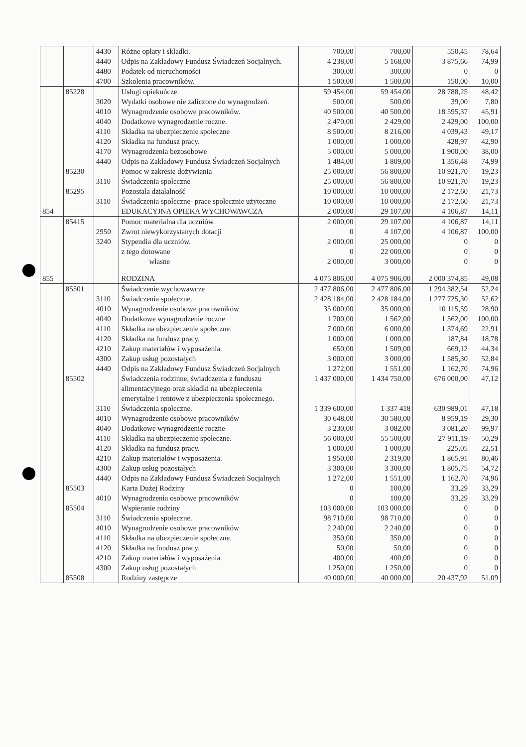| | | 4430 | Różne opłaty i składki. | 700,00 | 700,00 | 550,45 | 78,64 |
| | | 4440 | Odpis na Zakładowy Fundusz Świadczeń Socjalnych. | 4 238,00 | 5 168,00 | 3 875,66 | 74,99 |
| | | 4480 | Podatek od nieruchomości | 300,00 | 300,00 | 0 | 0 |
| | | 4700 | Szkolenia pracowników. | 1 500,00 | 1 500,00 | 150,00 | 10,00 |
| | 85228 | | Usługi opiekuńcze. | 59 454,00 | 59 454,00 | 28 788,25 | 48,42 |
| | | 3020 | Wydatki osobowe nie zaliczone do wynagrodzeń. | 500,00 | 500,00 | 39,00 | 7,80 |
| | | 4010 | Wynagrodzenie osobowe pracowników. | 40 500,00 | 40 500,00 | 18 595,37 | 45,91 |
| | | 4040 | Dodatkowe wynagrodzenie roczne. | 2 470,00 | 2 429,00 | 2 429,00 | 100,00 |
| | | 4110 | Składka na ubezpieczenie społeczne | 8 500,00 | 8 216,00 | 4 039,43 | 49,17 |
| | | 4120 | Składka na fundusz pracy. | 1 000,00 | 1 000,00 | 428,97 | 42,90 |
| | | 4170 | Wynagrodzenia bezosobowe | 5 000,00 | 5 000,00 | 1 900,00 | 38,00 |
| | | 4440 | Odpis na Zakładowy Fundusz Świadczeń Socjalnych | 1 484,00 | 1 809,00 | 1 356,48 | 74,99 |
| | 85230 | | Pomoc w zakresie dożywiania | 25 000,00 | 56 800,00 | 10 921,70 | 19,23 |
| | | 3110 | Świadczenia społeczne | 25 000,00 | 56 800,00 | 10 921,70 | 19,23 |
| | 85295 | | Pozostała działalność | 10 000,00 | 10 000,00 | 2 172,60 | 21,73 |
| | | 3110 | Świadczenia społeczne- prace społecznie użyteczne | 10 000,00 | 10 000,00 | 2 172,60 | 21,73 |
| 854 | | | EDUKACYJNA OPIEKA WYCHOWAWCZA | 2 000,00 | 29 107,00 | 4 106,87 | 14,11 |
| | 85415 | | Pomoc materialna dla uczniów. | 2 000,00 | 29 107,00 | 4 106,87 | 14,11 |
| | | 2950 | Zwrot niewykorzystanych dotacji | 0 | 4 107,00 | 4 106,87 | 100,00 |
| | | 3240 | Stypendia dla uczniów. | 2 000,00 | 25 000,00 | 0 | 0 |
| | | | z tego dotowane | 0 | 22 000,00 | 0 | 0 |
| | | | własne | 2 000,00 | 3 000,00 | 0 | 0 |
| 855 | | | RODZINA | 4 075 806,00 | 4 075 906,00 | 2 000 374,85 | 49,08 |
| | 85501 | | Świadczenie wychowawcze | 2 477 806,00 | 2 477 806,00 | 1 294 382,54 | 52,24 |
| | | 3110 | Świadczenia społeczne. | 2 428 184,00 | 2 428 184,00 | 1 277 725,30 | 52,62 |
| | | 4010 | Wynagrodzenie osobowe pracowników | 35 000,00 | 35 000,00 | 10 115,59 | 28,90 |
| | | 4040 | Dodatkowe wynagrodzenie roczne | 1 700,00 | 1 562,00 | 1 562,00 | 100,00 |
| | | 4110 | Składka na ubezpieczenie społeczne. | 7 000,00 | 6 000,00 | 1 374,69 | 22,91 |
| | | 4120 | Składka na fundusz pracy. | 1 000,00 | 1 000,00 | 187,84 | 18,78 |
| | | 4210 | Zakup materiałów i wyposażenia. | 650,00 | 1 509,00 | 669,12 | 44,34 |
| | | 4300 | Zakup usług pozostałych | 3 000,00 | 3 000,00 | 1 585,30 | 52,84 |
| | | 4440 | Odpis na Zakładowy Fundusz Świadczeń Socjalnych | 1 272,00 | 1 551,00 | 1 162,70 | 74,96 |
| | 85502 | | Świadczenia rodzinne, świadczenia z funduszu alimentacyjnego oraz składki na ubezpieczenia emerytalne i rentowe z ubezpieczenia społecznego. | 1 437 000,00 | 1 434 750,00 | 676 000,00 | 47,12 |
| | | 3110 | Świadczenia społeczne. | 1 339 600,00 | 1 337 418 | 630 989,01 | 47,18 |
| | | 4010 | Wynagrodzenie osobowe pracowników | 30 648,00 | 30 580,00 | 8 959,19 | 29,30 |
| | | 4040 | Dodatkowe wynagrodzenie roczne | 3 230,00 | 3 082,00 | 3 081,20 | 99,97 |
| | | 4110 | Składka na ubezpieczenie społeczne. | 56 000,00 | 55 500,00 | 27 911,19 | 50,29 |
| | | 4120 | Składka na fundusz pracy. | 1 000,00 | 1 000,00 | 225,05 | 22,51 |
| | | 4210 | Zakup materiałów i wyposażenia. | 1 950,00 | 2 319,00 | 1 865,91 | 80,46 |
| | | 4300 | Zakup usług pozostałych | 3 300,00 | 3 300,00 | 1 805,75 | 54,72 |
| | | 4440 | Odpis na Zakładowy Fundusz Świadczeń Socjalnych | 1 272,00 | 1 551,00 | 1 162,70 | 74,96 |
| | 85503 | | Karta Dużej Rodziny | 0 | 100,00 | 33,29 | 33,29 |
| | | 4010 | Wynagrodzenia osobowe pracowników | 0 | 100,00 | 33,29 | 33,29 |
| | 85504 | | Wspieranie rodziny | 103 000,00 | 103 000,00 | 0 | 0 |
| | | 3110 | Świadczenia społeczne. | 98 710,00 | 98 710,00 | 0 | 0 |
| | | 4010 | Wynagrodzenie osobowe pracowników | 2 240,00 | 2 240,00 | 0 | 0 |
| | | 4110 | Składka na ubezpieczenie społeczne. | 350,00 | 350,00 | 0 | 0 |
| | | 4120 | Składka na fundusz pracy. | 50,00 | 50,00 | 0 | 0 |
| | | 4210 | Zakup materiałów i wyposażenia. | 400,00 | 400,00 | 0 | 0 |
| | | 4300 | Zakup usług pozostałych | 1 250,00 | 1 250,00 | 0 | 0 |
| | 85508 | | Rodziny zastępcze | 40 000,00 | 40 000,00 | 20 437,92 | 51,09 |